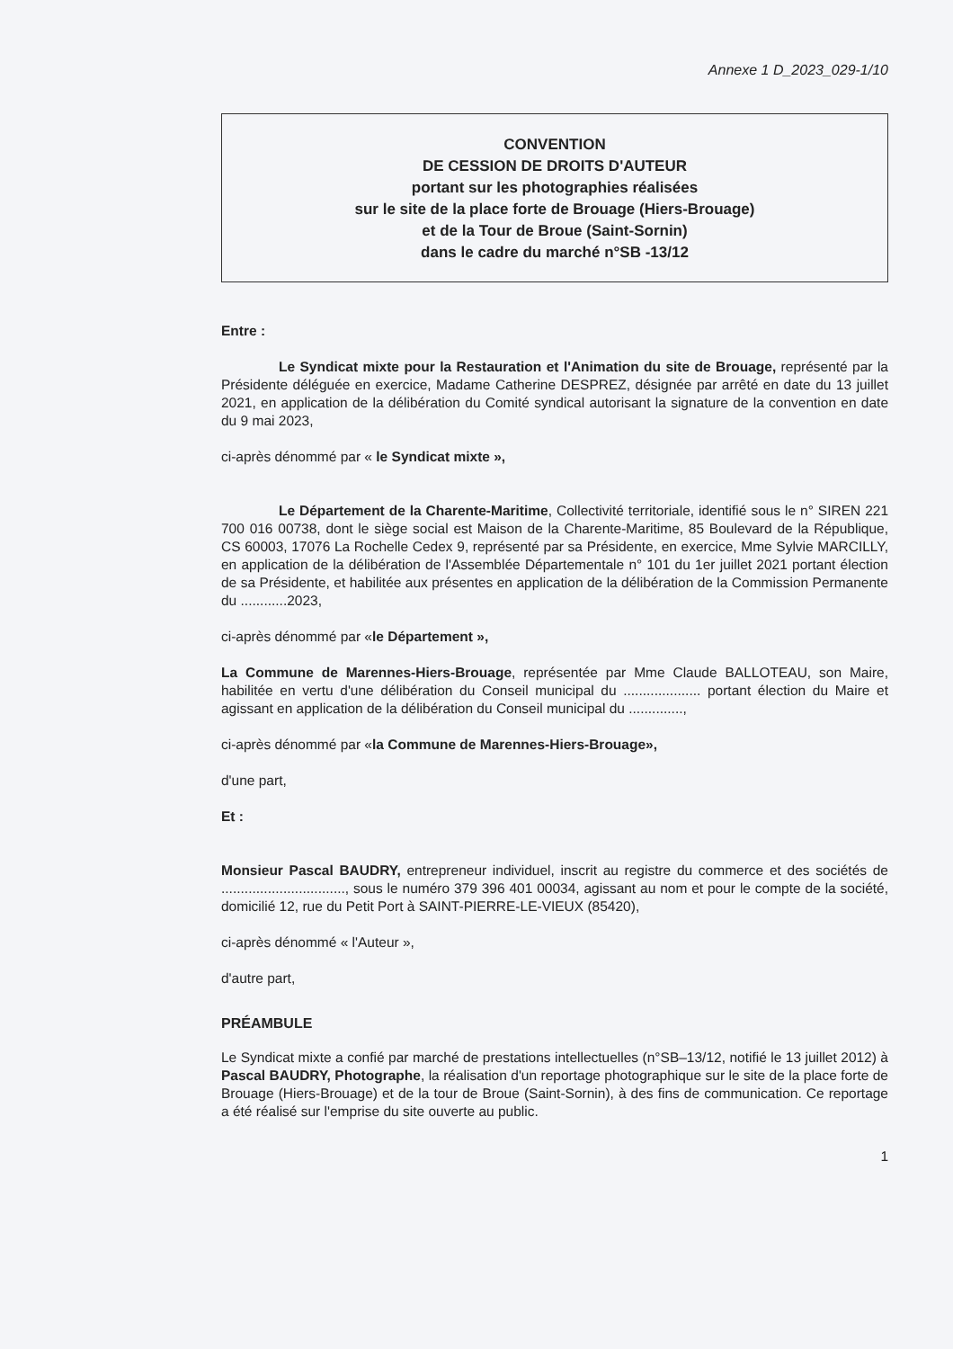Annexe 1 D_2023_029-1/10
CONVENTION
DE CESSION DE DROITS D'AUTEUR
portant sur les photographies réalisées
sur le site de la place forte de Brouage (Hiers-Brouage)
et de la Tour de Broue (Saint-Sornin)
dans le cadre du marché n°SB -13/12
Entre :
Le Syndicat mixte pour la Restauration et l'Animation du site de Brouage, représenté par la Présidente déléguée en exercice, Madame Catherine DESPREZ, désignée par arrêté en date du 13 juillet 2021, en application de la délibération du Comité syndical autorisant la signature de la convention en date du 9 mai 2023,
ci-après dénommé par « le Syndicat mixte »,
Le Département de la Charente-Maritime, Collectivité territoriale, identifié sous le n° SIREN 221 700 016 00738, dont le siège social est Maison de la Charente-Maritime, 85 Boulevard de la République, CS 60003, 17076 La Rochelle Cedex 9, représenté par sa Présidente, en exercice, Mme Sylvie MARCILLY, en application de la délibération de l'Assemblée Départementale n° 101 du 1er juillet 2021 portant élection de sa Présidente, et habilitée aux présentes en application de la délibération de la Commission Permanente du ............2023,
ci-après dénommé par «le Département »,
La Commune de Marennes-Hiers-Brouage, représentée par Mme Claude BALLOTEAU, son Maire, habilitée en vertu d'une délibération du Conseil municipal du .................... portant élection du Maire et agissant en application de la délibération du Conseil municipal du ..............,
ci-après dénommé par «la Commune de Marennes-Hiers-Brouage»,
d'une part,
Et :
Monsieur Pascal BAUDRY, entrepreneur individuel, inscrit au registre du commerce et des sociétés de ................................, sous le numéro 379 396 401 00034, agissant au nom et pour le compte de la société, domicilié 12, rue du Petit Port à SAINT-PIERRE-LE-VIEUX (85420),
ci-après dénommé « l'Auteur »,
d'autre part,
PRÉAMBULE
Le Syndicat mixte a confié par marché de prestations intellectuelles (n°SB–13/12, notifié le 13 juillet 2012) à Pascal BAUDRY, Photographe, la réalisation d'un reportage photographique sur le site de la place forte de Brouage (Hiers-Brouage) et de la tour de Broue (Saint-Sornin), à des fins de communication. Ce reportage a été réalisé sur l'emprise du site ouverte au public.
1